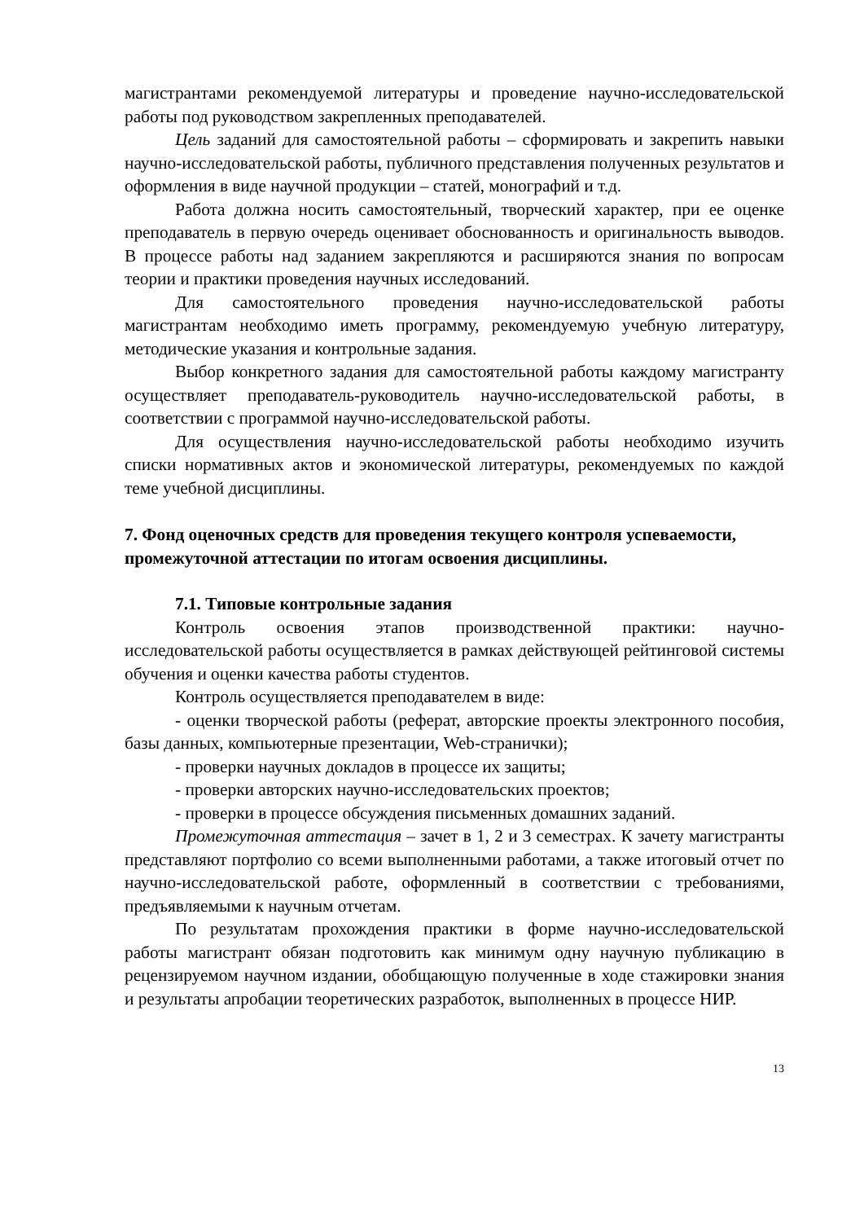магистрантами рекомендуемой литературы и проведение научно-исследовательской работы под руководством закрепленных преподавателей.
Цель заданий для самостоятельной работы – сформировать и закрепить навыки научно-исследовательской работы, публичного представления полученных результатов и оформления в виде научной продукции – статей, монографий и т.д.
Работа должна носить самостоятельный, творческий характер, при ее оценке преподаватель в первую очередь оценивает обоснованность и оригинальность выводов. В процессе работы над заданием закрепляются и расширяются знания по вопросам теории и практики проведения научных исследований.
Для самостоятельного проведения научно-исследовательской работы магистрантам необходимо иметь программу, рекомендуемую учебную литературу, методические указания и контрольные задания.
Выбор конкретного задания для самостоятельной работы каждому магистранту осуществляет преподаватель-руководитель научно-исследовательской работы, в соответствии с программой научно-исследовательской работы.
Для осуществления научно-исследовательской работы необходимо изучить списки нормативных актов и экономической литературы, рекомендуемых по каждой теме учебной дисциплины.
7. Фонд оценочных средств для проведения текущего контроля успеваемости, промежуточной аттестации по итогам освоения дисциплины.
7.1. Типовые контрольные задания
Контроль освоения этапов производственной практики: научно-исследовательской работы осуществляется в рамках действующей рейтинговой системы обучения и оценки качества работы студентов.
Контроль осуществляется преподавателем в виде:
- оценки творческой работы (реферат, авторские проекты электронного пособия, базы данных, компьютерные презентации, Web-странички);
- проверки научных докладов в процессе их защиты;
- проверки авторских научно-исследовательских проектов;
- проверки в процессе обсуждения письменных домашних заданий.
Промежуточная аттестация – зачет в 1, 2 и 3 семестрах. К зачету магистранты представляют портфолио со всеми выполненными работами, а также итоговый отчет по научно-исследовательской работе, оформленный в соответствии с требованиями, предъявляемыми к научным отчетам.
По результатам прохождения практики в форме научно-исследовательской работы магистрант обязан подготовить как минимум одну научную публикацию в рецензируемом научном издании, обобщающую полученные в ходе стажировки знания и результаты апробации теоретических разработок, выполненных в процессе НИР.
13